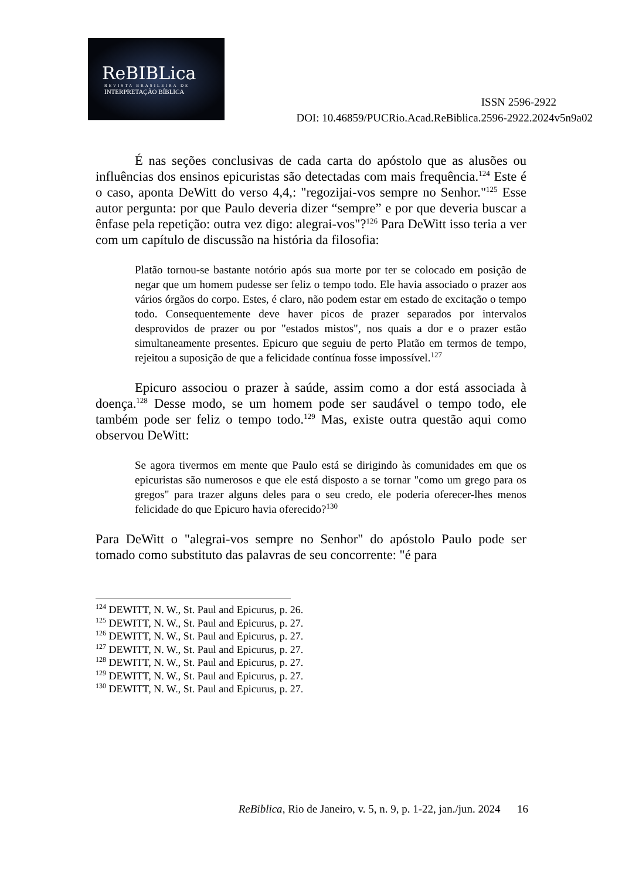ReBIBLica
REVISTA BRASILEIRA DE
INTERPRETAÇÃO BÍBLICA
ISSN 2596-2922
DOI: 10.46859/PUCRio.Acad.ReBiblica.2596-2922.2024v5n9a02
É nas seções conclusivas de cada carta do apóstolo que as alusões ou influências dos ensinos epicuristas são detectadas com mais frequência.<sup>124</sup> Este é o caso, aponta DeWitt do verso 4,4,: "regozijai-vos sempre no Senhor."<sup>125</sup> Esse autor pergunta: por que Paulo deveria dizer “sempre” e por que deveria buscar a ênfase pela repetição: outra vez digo: alegrai-vos"?<sup>126</sup> Para DeWitt isso teria a ver com um capítulo de discussão na história da filosofia:
Platão tornou-se bastante notório após sua morte por ter se colocado em posição de negar que um homem pudesse ser feliz o tempo todo. Ele havia associado o prazer aos vários órgãos do corpo. Estes, é claro, não podem estar em estado de excitação o tempo todo. Consequentemente deve haver picos de prazer separados por intervalos desprovidos de prazer ou por "estados mistos", nos quais a dor e o prazer estão simultaneamente presentes. Epicuro que seguiu de perto Platão em termos de tempo, rejeitou a suposição de que a felicidade contínua fosse impossível.<sup>127</sup>
Epicuro associou o prazer à saúde, assim como a dor está associada à doença.<sup>128</sup> Desse modo, se um homem pode ser saudável o tempo todo, ele também pode ser feliz o tempo todo.<sup>129</sup> Mas, existe outra questão aqui como observou DeWitt:
Se agora tivermos em mente que Paulo está se dirigindo às comunidades em que os epicuristas são numerosos e que ele está disposto a se tornar "como um grego para os gregos" para trazer alguns deles para o seu credo, ele poderia oferecer-lhes menos felicidade do que Epicuro havia oferecido?<sup>130</sup>
Para DeWitt o "alegrai-vos sempre no Senhor" do apóstolo Paulo pode ser tomado como substituto das palavras de seu concorrente: "é para
<sup>124</sup> DEWITT, N. W., St. Paul and Epicurus, p. 26.
<sup>125</sup> DEWITT, N. W., St. Paul and Epicurus, p. 27.
<sup>126</sup> DEWITT, N. W., St. Paul and Epicurus, p. 27.
<sup>127</sup> DEWITT, N. W., St. Paul and Epicurus, p. 27.
<sup>128</sup> DEWITT, N. W., St. Paul and Epicurus, p. 27.
<sup>129</sup> DEWITT, N. W., St. Paul and Epicurus, p. 27.
<sup>130</sup> DEWITT, N. W., St. Paul and Epicurus, p. 27.
ReBiblica, Rio de Janeiro, v. 5, n. 9, p. 1-22, jan./jun. 2024 16